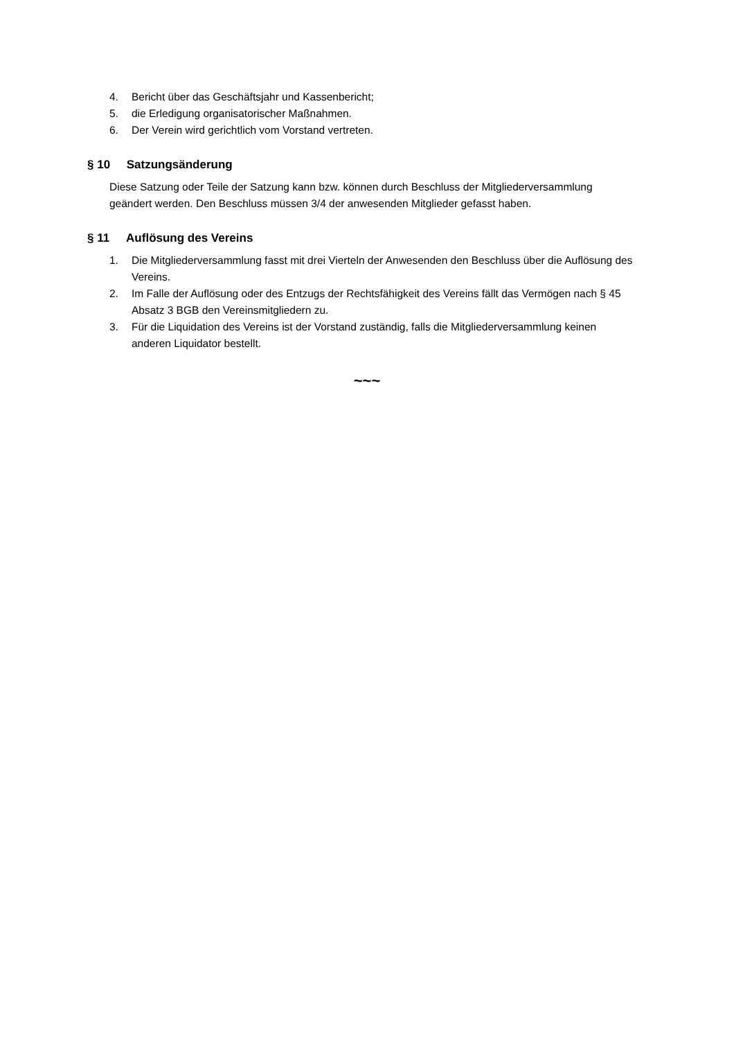4. Bericht über das Geschäftsjahr und Kassenbericht;
5. die Erledigung organisatorischer Maßnahmen.
6. Der Verein wird gerichtlich vom Vorstand vertreten.
§ 10 Satzungsänderung
Diese Satzung oder Teile der Satzung kann bzw. können durch Beschluss der Mitgliederversammlung geändert werden. Den Beschluss müssen 3/4 der anwesenden Mitglieder gefasst haben.
§ 11 Auflösung des Vereins
1. Die Mitgliederversammlung fasst mit drei Vierteln der Anwesenden den Beschluss über die Auflösung des Vereins.
2. Im Falle der Auflösung oder des Entzugs der Rechtsfähigkeit des Vereins fällt das Vermögen nach § 45 Absatz 3 BGB den Vereinsmitgliedern zu.
3. Für die Liquidation des Vereins ist der Vorstand zuständig, falls die Mitgliederversammlung keinen anderen Liquidator bestellt.
~~~